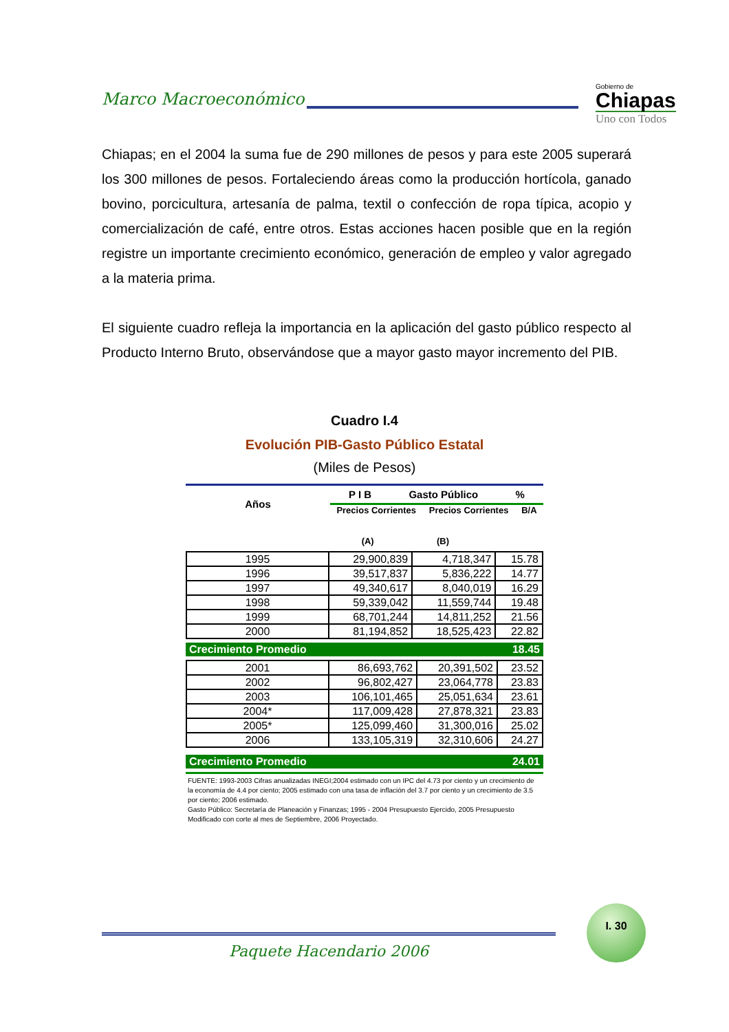Marco Macroeconómico
Gobierno de
Chiapas
Uno con Todos
Chiapas; en el 2004 la suma fue de 290 millones de pesos y para este 2005 superará los 300 millones de pesos. Fortaleciendo áreas como la producción hortícola, ganado bovino, porcicultura, artesanía de palma, textil o confección de ropa típica, acopio y comercialización de café, entre otros. Estas acciones hacen posible que en la región registre un importante crecimiento económico, generación de empleo y valor agregado a la materia prima.
El siguiente cuadro refleja la importancia en la aplicación del gasto público respecto al Producto Interno Bruto, observándose que a mayor gasto mayor incremento del PIB.
Cuadro I.4
Evolución PIB-Gasto Público Estatal
(Miles de Pesos)
Años
P I B Gasto Público %
Precios Corrientes Precios Corrientes B/A
(A) (B)
| 1995 | 29,900,839 | 4,718,347 | 15.78 |
| 1996 | 39,517,837 | 5,836,222 | 14.77 |
| 1997 | 49,340,617 | 8,040,019 | 16.29 |
| 1998 | 59,339,042 | 11,559,744 | 19.48 |
| 1999 | 68,701,244 | 14,811,252 | 21.56 |
| 2000 | 81,194,852 | 18,525,423 | 22.82 |
Crecimiento Promedio 18.45
| 2001 | 86,693,762 | 20,391,502 | 23.52 |
| 2002 | 96,802,427 | 23,064,778 | 23.83 |
| 2003 | 106,101,465 | 25,051,634 | 23.61 |
| 2004* | 117,009,428 | 27,878,321 | 23.83 |
| 2005* | 125,099,460 | 31,300,016 | 25.02 |
| 2006 | 133,105,319 | 32,310,606 | 24.27 |
Crecimiento Promedio 24.01
FUENTE: 1993-2003 Cifras anualizadas INEGI;2004 estimado con un IPC del 4.73 por ciento y un crecimiento de la economía de 4.4 por ciento; 2005 estimado con una tasa de inflación del 3.7 por ciento y un crecimiento de 3.5 por ciento; 2006 estimado.
Gasto Público: Secretaría de Planeación y Finanzas; 1995 - 2004 Presupuesto Ejercido, 2005 Presupuesto Modificado con corte al mes de Septiembre, 2006 Proyectado.
Paquete Hacendario 2006
I. 30